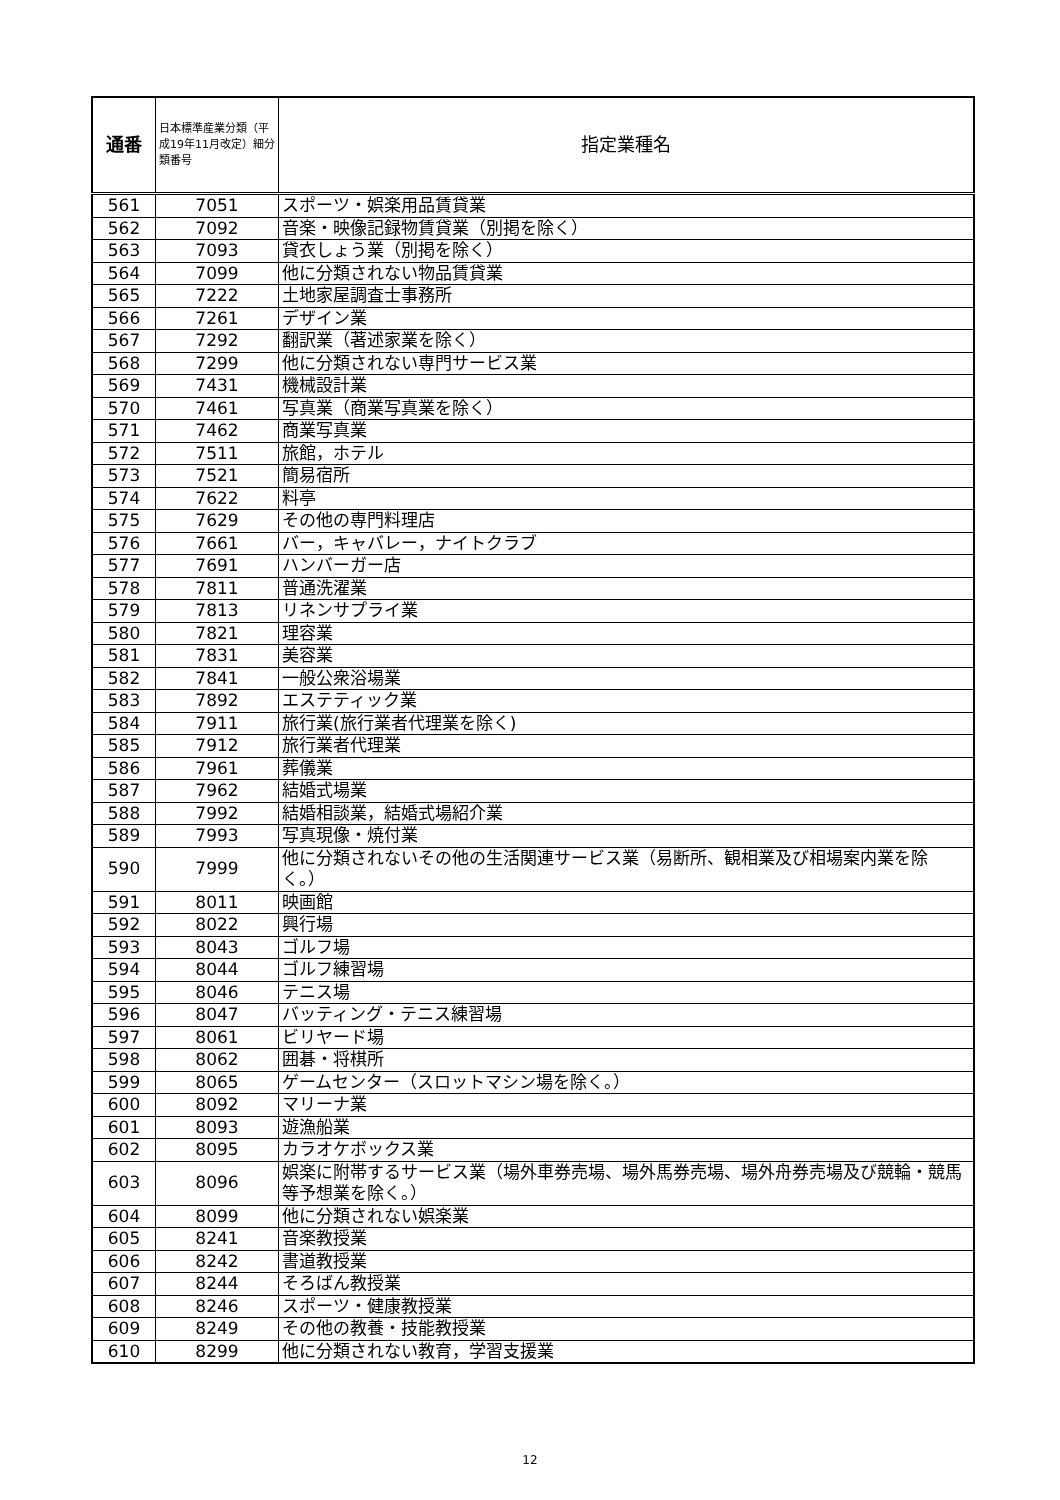| 通番 | 日本標準産業分類（平成19年11月改定）細分類番号 | 指定業種名 |
| --- | --- | --- |
| 561 | 7051 | スポーツ・娯楽用品賃貸業 |
| 562 | 7092 | 音楽・映像記録物賃貸業（別掲を除く） |
| 563 | 7093 | 貸衣しょう業（別掲を除く） |
| 564 | 7099 | 他に分類されない物品賃貸業 |
| 565 | 7222 | 土地家屋調査士事務所 |
| 566 | 7261 | デザイン業 |
| 567 | 7292 | 翻訳業（著述家業を除く） |
| 568 | 7299 | 他に分類されない専門サービス業 |
| 569 | 7431 | 機械設計業 |
| 570 | 7461 | 写真業（商業写真業を除く） |
| 571 | 7462 | 商業写真業 |
| 572 | 7511 | 旅館，ホテル |
| 573 | 7521 | 簡易宿所 |
| 574 | 7622 | 料亭 |
| 575 | 7629 | その他の専門料理店 |
| 576 | 7661 | バー，キャバレー，ナイトクラブ |
| 577 | 7691 | ハンバーガー店 |
| 578 | 7811 | 普通洗濯業 |
| 579 | 7813 | リネンサプライ業 |
| 580 | 7821 | 理容業 |
| 581 | 7831 | 美容業 |
| 582 | 7841 | 一般公衆浴場業 |
| 583 | 7892 | エステティック業 |
| 584 | 7911 | 旅行業(旅行業者代理業を除く) |
| 585 | 7912 | 旅行業者代理業 |
| 586 | 7961 | 葬儀業 |
| 587 | 7962 | 結婚式場業 |
| 588 | 7992 | 結婚相談業，結婚式場紹介業 |
| 589 | 7993 | 写真現像・焼付業 |
| 590 | 7999 | 他に分類されないその他の生活関連サービス業（易断所、観相業及び相場案内業を除く。） |
| 591 | 8011 | 映画館 |
| 592 | 8022 | 興行場 |
| 593 | 8043 | ゴルフ場 |
| 594 | 8044 | ゴルフ練習場 |
| 595 | 8046 | テニス場 |
| 596 | 8047 | バッティング・テニス練習場 |
| 597 | 8061 | ビリヤード場 |
| 598 | 8062 | 囲碁・将棋所 |
| 599 | 8065 | ゲームセンター（スロットマシン場を除く。） |
| 600 | 8092 | マリーナ業 |
| 601 | 8093 | 遊漁船業 |
| 602 | 8095 | カラオケボックス業 |
| 603 | 8096 | 娯楽に附帯するサービス業（場外車券売場、場外馬券売場、場外舟券売場及び競輪・競馬等予想業を除く。） |
| 604 | 8099 | 他に分類されない娯楽業 |
| 605 | 8241 | 音楽教授業 |
| 606 | 8242 | 書道教授業 |
| 607 | 8244 | そろばん教授業 |
| 608 | 8246 | スポーツ・健康教授業 |
| 609 | 8249 | その他の教養・技能教授業 |
| 610 | 8299 | 他に分類されない教育，学習支援業 |
12